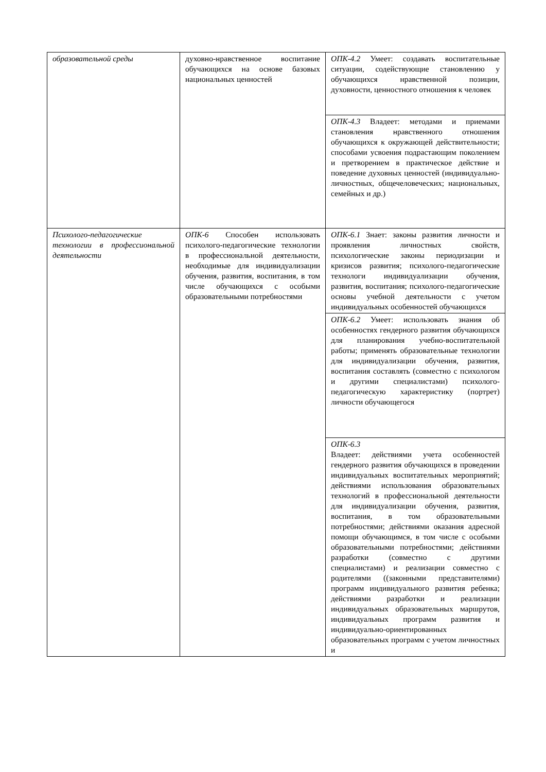| образовательной среды | духовно-нравственное воспитание обучающихся на основе базовых национальных ценностей | ОПК-4.2 Умеет: создавать воспитательные ситуации, содействующие становлению у обучающихся нравственной позиции, духовности, ценностного отношения к человек |
| | | ОПК-4.3 Владеет: методами и приемами становления нравственного отношения обучающихся к окружающей действительности; способами усвоения подрастающим поколением и претворением в практическое действие и поведение духовных ценностей (индивидуально-личностных, общечеловеческих; национальных, семейных и др.) |
| Психолого-педагогические технологии в профессиональной деятельности | ОПК-6 Способен использовать психолого-педагогические технологии в профессиональной деятельности, необходимые для индивидуализации обучения, развития, воспитания, в том числе обучающихся с особыми образовательными потребностями | ОПК-6.1 Знает: законы развития личности и проявления личностных свойств, психологические законы периодизации и кризисов развития; психолого-педагогические технологи индивидуализации обучения, развития, воспитания; психолого-педагогические основы учебной деятельности с учетом индивидуальных особенностей обучающихся |
| | | ОПК-6.2 Умеет: использовать знания об особенностях гендерного развития обучающихся для планирования учебно-воспитательной работы; применять образовательные технологии для индивидуализации обучения, развития, воспитания составлять (совместно с психологом и другими специалистами) психолого-педагогическую характеристику (портрет) личности обучающегося |
| | | ОПК-6.3 Владеет: действиями учета особенностей гендерного развития обучающихся в проведении индивидуальных воспитательных мероприятий; действиями использования образовательных технологий в профессиональной деятельности для индивидуализации обучения, развития, воспитания, в том образовательными потребностями; действиями оказания адресной помощи обучающимся, в том числе с особыми образовательными потребностями; действиями разработки (совместно с другими специалистами) и реализации совместно с родителями ((законными представителями) программ индивидуального развития ребенка; действиями разработки и реализации индивидуальных образовательных маршрутов, индивидуальных программ развития и индивидуально-ориентированных образовательных программ с учетом личностных и |